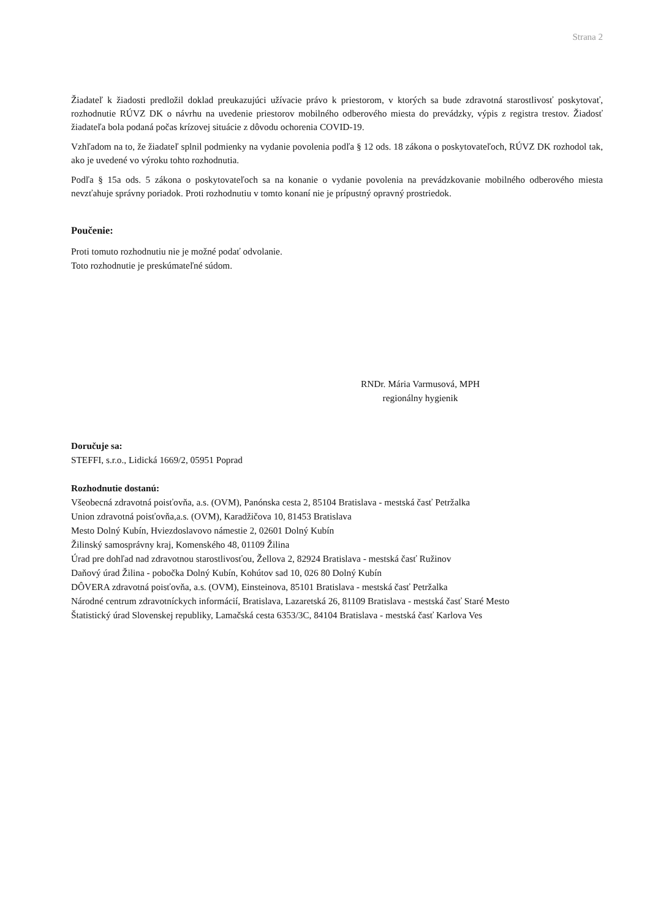Strana 2
Žiadateľ k žiadosti predložil doklad preukazujúci užívacie právo k priestorom, v ktorých sa bude zdravotná starostlivosť poskytovať, rozhodnutie RÚVZ DK o návrhu na uvedenie priestorov mobilného odberového miesta do prevádzky, výpis z registra trestov. Žiadosť žiadateľa bola podaná počas krízovej situácie z dôvodu ochorenia COVID-19.
Vzhľadom na to, že žiadateľ splnil podmienky na vydanie povolenia podľa § 12 ods. 18 zákona o poskytovateľoch, RÚVZ DK rozhodol tak, ako je uvedené vo výroku tohto rozhodnutia.
Podľa § 15a ods. 5 zákona o poskytovateľoch sa na konanie o vydanie povolenia na prevádzkovanie mobilného odberového miesta nevzťahuje správny poriadok. Proti rozhodnutiu v tomto konaní nie je prípustný opravný prostriedok.
Poučenie:
Proti tomuto rozhodnutiu nie je možné podať odvolanie.
Toto rozhodnutie je preskúmateľné súdom.
RNDr. Mária Varmusová, MPH
regionálny hygienik
Doručuje sa:
STEFFI, s.r.o., Lidická 1669/2, 05951 Poprad
Rozhodnutie dostanú:
Všeobecná zdravotná poisťovňa, a.s. (OVM), Panónska cesta 2, 85104 Bratislava - mestská časť Petržalka
Union zdravotná poisťovňa,a.s. (OVM), Karadžičova 10, 81453 Bratislava
Mesto Dolný Kubín, Hviezdoslavovo námestie 2, 02601 Dolný Kubín
Žilinský samosprávny kraj, Komenského 48, 01109 Žilina
Úrad pre dohľad nad zdravotnou starostlivosťou, Žellova 2, 82924 Bratislava - mestská časť Ružinov
Daňový úrad Žilina - pobočka Dolný Kubín, Kohútov sad 10, 026 80 Dolný Kubín
DÔVERA zdravotná poisťovňa, a.s. (OVM), Einsteinova, 85101 Bratislava - mestská časť Petržalka
Národné centrum zdravotníckych informácií, Bratislava, Lazaretská 26, 81109 Bratislava - mestská časť Staré Mesto
Štatistický úrad Slovenskej republiky, Lamačská cesta 6353/3C, 84104 Bratislava - mestská časť Karlova Ves